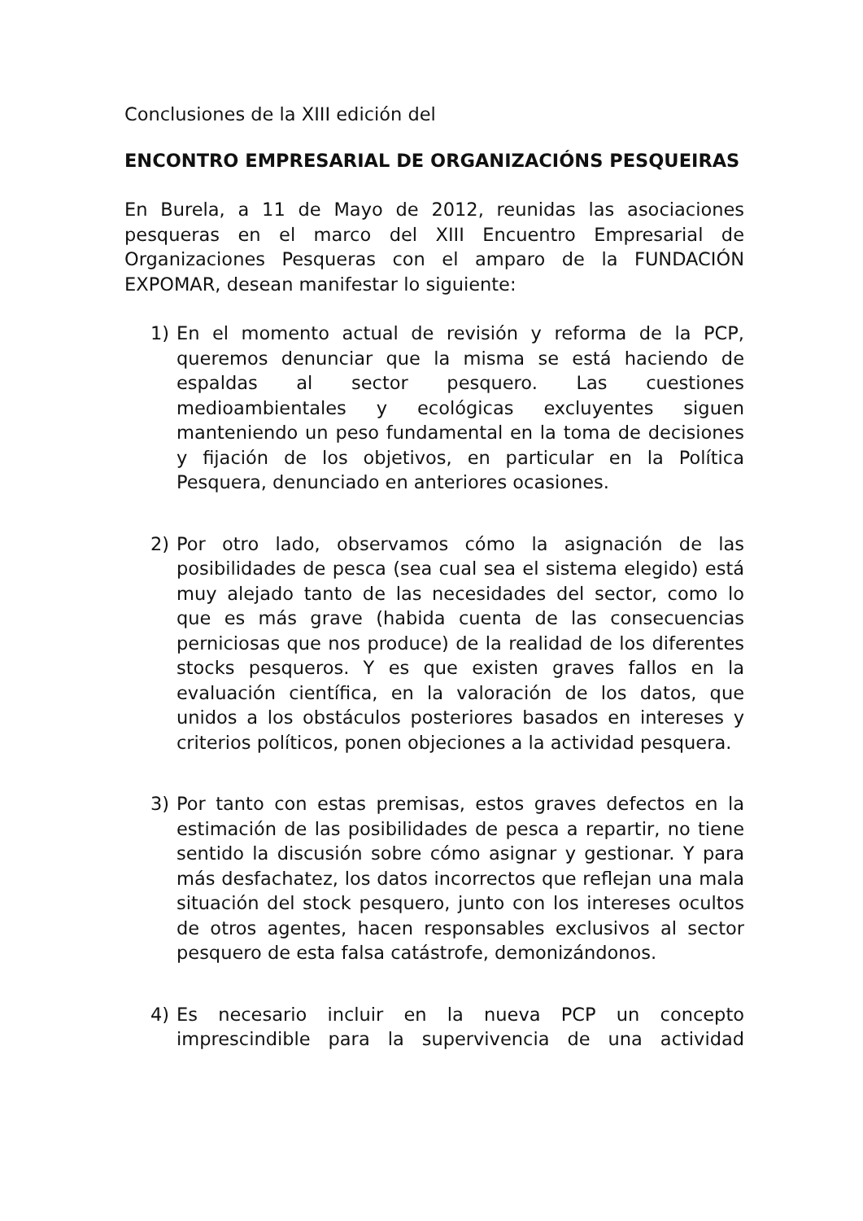Conclusiones de la XIII edición del
ENCONTRO EMPRESARIAL DE ORGANIZACIÓNS PESQUEIRAS
En Burela, a 11 de Mayo de 2012, reunidas las asociaciones pesqueras en el marco del XIII Encuentro Empresarial de Organizaciones Pesqueras con el amparo de la FUNDACIÓN EXPOMAR, desean manifestar lo siguiente:
1) En el momento actual de revisión y reforma de la PCP, queremos denunciar que la misma se está haciendo de espaldas al sector pesquero. Las cuestiones medioambientales y ecológicas excluyentes siguen manteniendo un peso fundamental en la toma de decisiones y fijación de los objetivos, en particular en la Política Pesquera, denunciado en anteriores ocasiones.
2) Por otro lado, observamos cómo la asignación de las posibilidades de pesca (sea cual sea el sistema elegido) está muy alejado tanto de las necesidades del sector, como lo que es más grave (habida cuenta de las consecuencias perniciosas que nos produce) de la realidad de los diferentes stocks pesqueros. Y es que existen graves fallos en la evaluación científica, en la valoración de los datos, que unidos a los obstáculos posteriores basados en intereses y criterios políticos, ponen objeciones a la actividad pesquera.
3) Por tanto con estas premisas, estos graves defectos en la estimación de las posibilidades de pesca a repartir, no tiene sentido la discusión sobre cómo asignar y gestionar. Y para más desfachatez, los datos incorrectos que reflejan una mala situación del stock pesquero, junto con los intereses ocultos de otros agentes, hacen responsables exclusivos al sector pesquero de esta falsa catástrofe, demonizándonos.
4) Es necesario incluir en la nueva PCP un concepto imprescindible para la supervivencia de una actividad